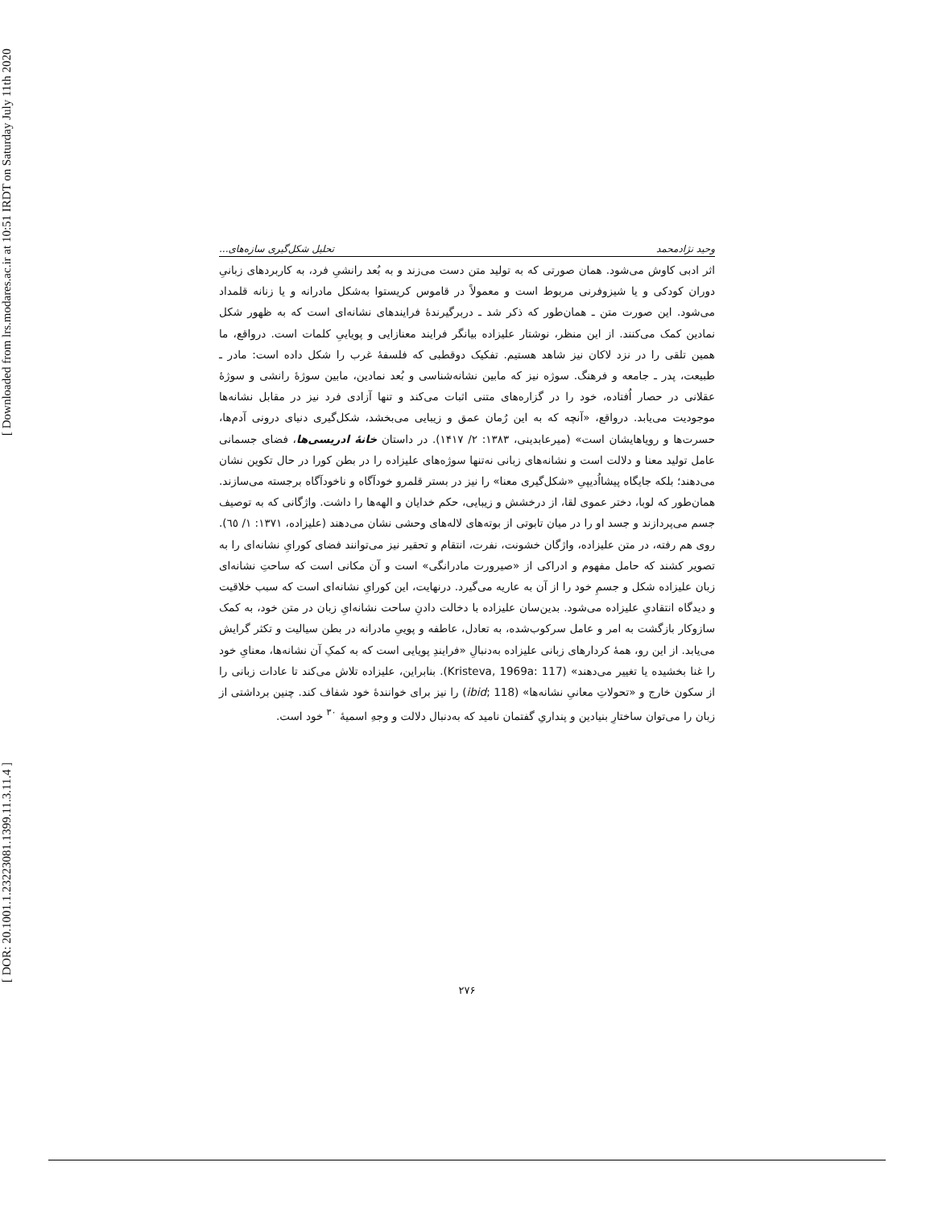[ DOR: 20.1001.1.23223081.1399.11.3.11.4 ] [ Downloaded from lrs.modares.ac.ir at 10:51 IRDT on Saturday July 11th 2020
وحید نژادمحمد تحلیل شکل‌گیری سازه‌های...
اثر ادبی کاوش می‌شود. همان صورتی که به تولید متن دست می‌زند و به بُعد رانشیِ فرد، به کاربردهای زبانیِ دوران کودکی و یا شیزوفرنی مربوط است و معمولاً در قاموس کریستوا به‌شکل مادرانه و یا زنانه قلمداد می‌شود. این صورت متن ـ همان‌طور که ذکر شد ـ دربرگیرندهٔ فرایندهای نشانه‌ای است که به ظهور شکل نمادین کمک می‌کنند. از این منظر، نوشتار علیزاده بیانگر فرایند معنازایی و پویاییِ کلمات است. درواقع، ما همین تلقی را در نزد لاکان نیز شاهد هستیم. تفکیک دوقطبی که فلسفهٔ غرب را شکل داده است: مادر ـ طبیعت، پدر ـ جامعه و فرهنگ. سوژه نیز که مابین نشانه‌شناسی و بُعد نمادین، مابین سوژهٔ رانشی و سوژهٔ عقلانی در حصار اُفتاده، خود را در گزاره‌های متنی اثبات می‌کند و تنها آزادی فرد نیز در مقابل نشانه‌ها موجودیت می‌یابد. درواقع، «آنچه که به این رُمان عمق و زیبایی می‌بخشد، شکل‌گیری دنیای درونی آدم‌ها، حسرت‌ها و رویاهایشان است» (میرعابدینی، ۱۳۸۳: ۲/ ۱۴۱۷). در داستان خانهٔ ادریسی‌ها، فضای جسمانی عامل تولید معنا و دلالت است و نشانه‌های زبانی نه‌تنها سوژه‌های علیزاده را در بطن کورا در حال تکوین نشان می‌دهند؛ بلکه جایگاه پیشااُدیپیِ «شکل‌گیری معنا» را نیز در بستر قلمرو خودآگاه و ناخودآگاه برجسته می‌سازند. همان‌طور که لوبا، دختر عموی لقا، از درخشش و زیبایی، حکم خدایان و الهه‌ها را داشت. واژگانی که به توصیف جسم می‌پردازند و جسد او را در میان تابوتی از بوته‌های لاله‌های وحشی نشان می‌دهند (علیزاده، ۱۳۷۱: ۱/ ٦٥). روی هم رفته، در متن علیزاده، واژگان خشونت، نفرت، انتقام و تحقیر نیز می‌توانند فضای کورایِ نشانه‌ای را به تصویر کشند که حامل مفهوم و ادراکی از «صیرورت مادرانگی» است و آن مکانی است که ساحتِ نشانه‌ای زبان علیزاده شکل و جسمِ خود را از آن به عاریه می‌گیرد. درنهایت، این کورایِ نشانه‌ای است که سبب خلاقیت و دیدگاه انتقادیِ علیزاده می‌شود. بدین‌سان علیزاده با دخالت دادنِ ساحت نشانه‌ایِ زبان در متن خود، به کمک سازوکار بازگشت به امر و عامل سرکوب‌شده، به تعادل، عاطفه و پوییِ مادرانه در بطن سیالیت و تکثر گرایش می‌یابد. از این رو، همهٔ کردارهای زبانی علیزاده به‌دنبالِ «فرایندِ پویایی است که به کمکِ آن نشانه‌ها، معنایِ خود را غنا بخشیده یا تغییر می‌دهند» (Kristeva, 1969a: 117). بنابراین، علیزاده تلاش می‌کند تا عادات زبانی را از سکون خارج و «تحولاتِ معانیِ نشانه‌ها» (ibid; 118) را نیز برای خوانندهٔ خود شفاف کند. چنین برداشتی از زبان را می‌توان ساختارِ بنیادین و پنداریِ گفتمان نامید که به‌دنبال دلالت و وجهِ اسمیهٔ <sup>۳۰</sup> خود است.
۲۷۶